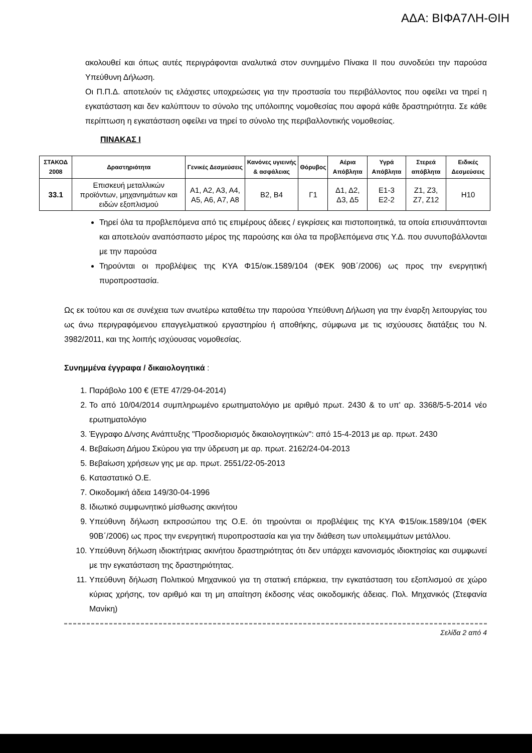ΑΔΑ: ΒΙΦΑ7ΛΗ-ΘΙΗ
ακολουθεί και όπως αυτές περιγράφονται αναλυτικά στον συνημμένο Πίνακα ΙΙ που συνοδεύει την παρούσα Υπεύθυνη Δήλωση.
Οι Π.Π.Δ. αποτελούν τις ελάχιστες υποχρεώσεις για την προστασία του περιβάλλοντος που οφείλει να τηρεί η εγκατάσταση και δεν καλύπτουν το σύνολο της υπόλοιπης νομοθεσίας που αφορά κάθε δραστηριότητα. Σε κάθε περίπτωση η εγκατάσταση οφείλει να τηρεί το σύνολο της περιβαλλοντικής νομοθεσίας.
ΠΙΝΑΚΑΣ Ι
| ΣΤΑΚΟΔ 2008 | Δραστηριότητα | Γενικές Δεσμεύσεις | Κανόνες υγιεινής & ασφάλειας | Θόρυβος | Αέρια Απόβλητα | Υγρά Απόβλητα | Στερεά απόβλητα | Ειδικές Δεσμεύσεις |
| --- | --- | --- | --- | --- | --- | --- | --- | --- |
| 33.1 | Επισκευή μεταλλικών προϊόντων, μηχανημάτων και ειδών εξοπλισμού | Α1, Α2, Α3, Α4, Α5, Α6, Α7, Α8 | Β2, Β4 | Γ1 | Δ1, Δ2, Δ3, Δ5 | Ε1-3 Ε2-2 | Ζ1, Ζ3, Ζ7, Ζ12 | Η10 |
Τηρεί όλα τα προβλεπόμενα από τις επιμέρους άδειες / εγκρίσεις και πιστοποιητικά, τα οποία επισυνάπτονται και αποτελούν αναπόσπαστο μέρος της παρούσης και όλα τα προβλεπόμενα στις Υ.Δ. που συνυποβάλλονται με την παρούσα
Τηρούνται οι προβλέψεις της ΚΥΑ Φ15/οικ.1589/104 (ΦΕΚ 90Β΄/2006) ως προς την ενεργητική πυροπροστασία.
Ως εκ τούτου και σε συνέχεια των ανωτέρω καταθέτω την παρούσα Υπεύθυνη Δήλωση για την έναρξη λειτουργίας του ως άνω περιγραφόμενου επαγγελματικού εργαστηρίου ή αποθήκης, σύμφωνα με τις ισχύουσες διατάξεις του Ν. 3982/2011, και της λοιπής ισχύουσας νομοθεσίας.
Συνημμένα έγγραφα / δικαιολογητικά :
1. Παράβολο 100 € (ΕΤΕ 47/29-04-2014)
2. Το από 10/04/2014 συμπληρωμένο ερωτηματολόγιο με αριθμό πρωτ. 2430 & το υπ' αρ. 3368/5-5-2014 νέο ερωτηματολόγιο
3. Έγγραφο Δ/νσης Ανάπτυξης "Προσδιορισμός δικαιολογητικών": από 15-4-2013 με αρ. πρωτ. 2430
4. Βεβαίωση Δήμου Σκύρου για την ύδρευση με αρ. πρωτ. 2162/24-04-2013
5. Βεβαίωση χρήσεων γης με αρ. πρωτ. 2551/22-05-2013
6. Καταστατικό Ο.Ε.
7. Οικοδομική άδεια 149/30-04-1996
8. Ιδιωτικό συμφωνητικό μίσθωσης ακινήτου
9. Υπεύθυνη δήλωση εκπροσώπου της Ο.Ε. ότι τηρούνται οι προβλέψεις της ΚΥΑ Φ15/οικ.1589/104 (ΦΕΚ 90Β΄/2006) ως προς την ενεργητική πυροπροστασία και για την διάθεση των υπολειμμάτων μετάλλου.
10. Υπεύθυνη δήλωση ιδιοκτήτριας ακινήτου δραστηριότητας ότι δεν υπάρχει κανονισμός ιδιοκτησίας και συμφωνεί με την εγκατάσταση της δραστηριότητας.
11. Υπεύθυνη δήλωση Πολιτικού Μηχανικού για τη στατική επάρκεια, την εγκατάσταση του εξοπλισμού σε χώρο κύριας χρήσης, τον αριθμό και τη μη απαίτηση έκδοσης νέας οικοδομικής άδειας. Πολ. Μηχανικός (Στεφανία Μανίκη)
Σελίδα 2 από 4